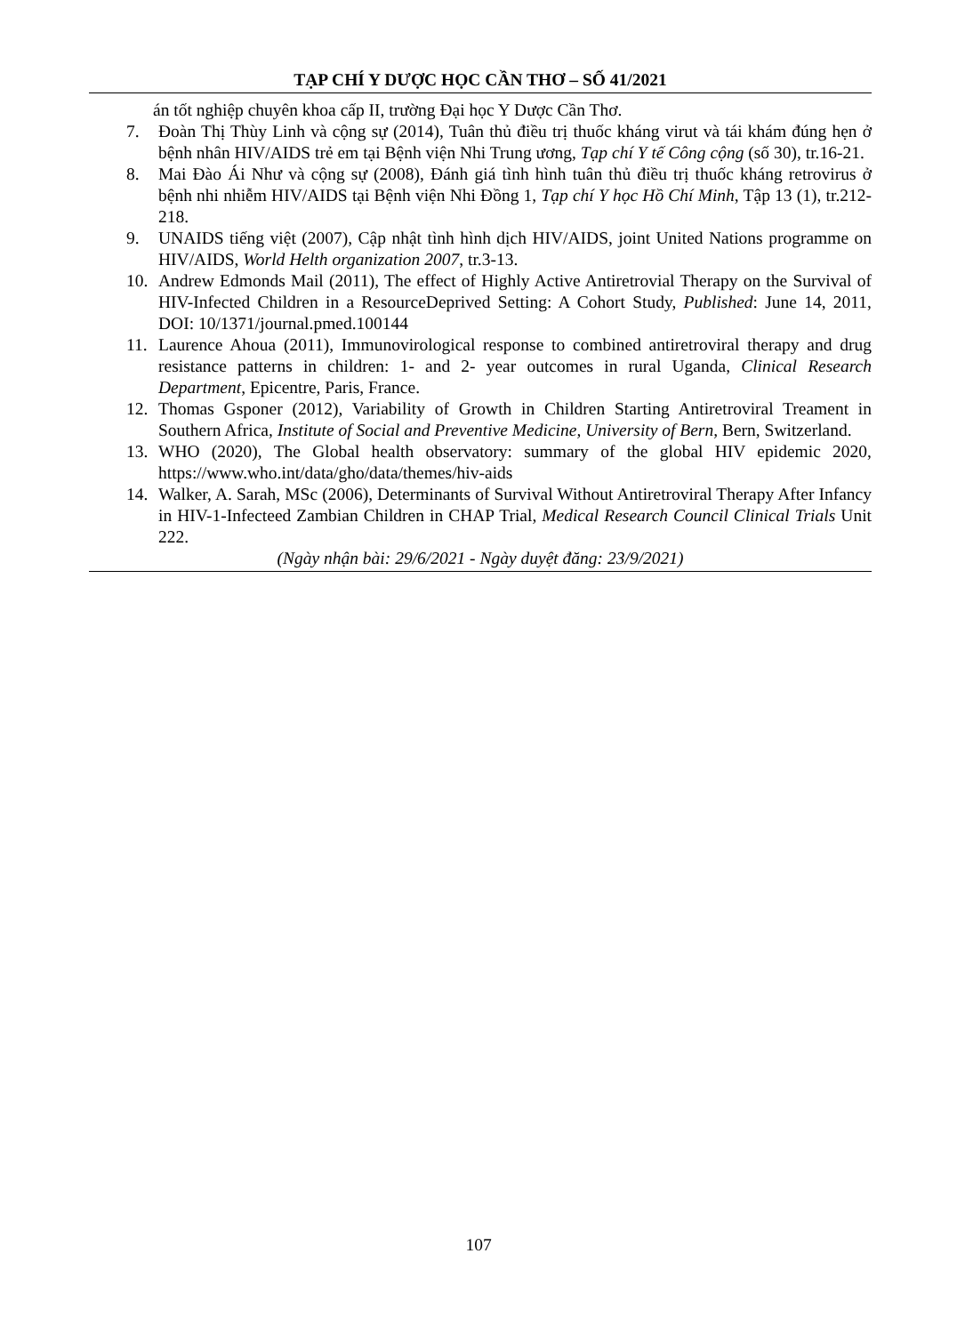TẠP CHÍ Y DƯỢC HỌC CẦN THƠ – SỐ 41/2021
án tốt nghiệp chuyên khoa cấp II, trường Đại học Y Dược Cần Thơ.
7. Đoàn Thị Thùy Linh và cộng sự (2014), Tuân thủ điều trị thuốc kháng virut và tái khám đúng hẹn ở bệnh nhân HIV/AIDS trẻ em tại Bệnh viện Nhi Trung ương, Tạp chí Y tế Công cộng (số 30), tr.16-21.
8. Mai Đào Ái Như và cộng sự (2008), Đánh giá tình hình tuân thủ điều trị thuốc kháng retrovirus ở bệnh nhi nhiễm HIV/AIDS tại Bệnh viện Nhi Đồng 1, Tạp chí Y học Hồ Chí Minh, Tập 13 (1), tr.212-218.
9. UNAIDS tiếng việt (2007), Cập nhật tình hình dịch HIV/AIDS, joint United Nations programme on HIV/AIDS, World Helth organization 2007, tr.3-13.
10. Andrew Edmonds Mail (2011), The effect of Highly Active Antiretrovial Therapy on the Survival of HIV-Infected Children in a ResourceDeprived Setting: A Cohort Study, Published: June 14, 2011, DOI: 10/1371/journal.pmed.100144
11. Laurence Ahoua (2011), Immunovirological response to combined antiretroviral therapy and drug resistance patterns in children: 1- and 2- year outcomes in rural Uganda, Clinical Research Department, Epicentre, Paris, France.
12. Thomas Gsponer (2012), Variability of Growth in Children Starting Antiretroviral Treament in Southern Africa, Institute of Social and Preventive Medicine, University of Bern, Bern, Switzerland.
13. WHO (2020), The Global health observatory: summary of the global HIV epidemic 2020, https://www.who.int/data/gho/data/themes/hiv-aids
14. Walker, A. Sarah, MSc (2006), Determinants of Survival Without Antiretroviral Therapy After Infancy in HIV-1-Infecteed Zambian Children in CHAP Trial, Medical Research Council Clinical Trials Unit 222.
(Ngày nhận bài: 29/6/2021 - Ngày duyệt đăng: 23/9/2021)
107